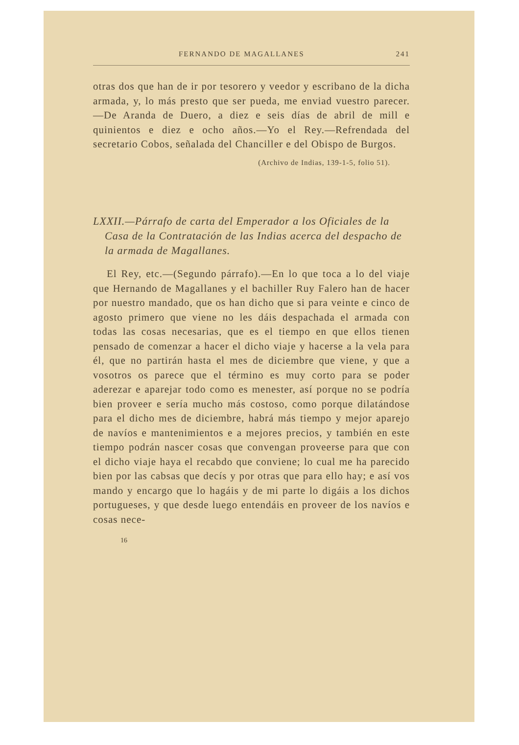FERNANDO DE MAGALLANES 241
otras dos que han de ir por tesorero y veedor y escribano de la dicha armada, y, lo más presto que ser pueda, me enviad vuestro parecer.—De Aranda de Duero, a diez e seis días de abril de mill e quinientos e diez e ocho años.—Yo el Rey.—Refrendada del secretario Cobos, señalada del Chanciller e del Obispo de Burgos.
(Archivo de Indias, 139-1-5, folio 51).
LXXII.—Párrafo de carta del Emperador a los Oficiales de la Casa de la Contratación de las Indias acerca del despacho de la armada de Magallanes.
El Rey, etc.—(Segundo párrafo).—En lo que toca a lo del viaje que Hernando de Magallanes y el bachiller Ruy Falero han de hacer por nuestro mandado, que os han dicho que si para veinte e cinco de agosto primero que viene no les dáis despachada el armada con todas las cosas necesarias, que es el tiempo en que ellos tienen pensado de comenzar a hacer el dicho viaje y hacerse a la vela para él, que no partirán hasta el mes de diciembre que viene, y que a vosotros os parece que el término es muy corto para se poder aderezar e aparejar todo como es menester, así porque no se podría bien proveer e sería mucho más costoso, como porque dilatándose para el dicho mes de diciembre, habrá más tiempo y mejor aparejo de navíos e mantenimientos e a mejores precios, y también en este tiempo podrán nascer cosas que convengan proveerse para que con el dicho viaje haya el recabdo que conviene; lo cual me ha parecido bien por las cabsas que decís y por otras que para ello hay; e así vos mando y encargo que lo hagáis y de mi parte lo digáis a los dichos portugueses, y que desde luego entendáis en proveer de los navíos e cosas nece-
16